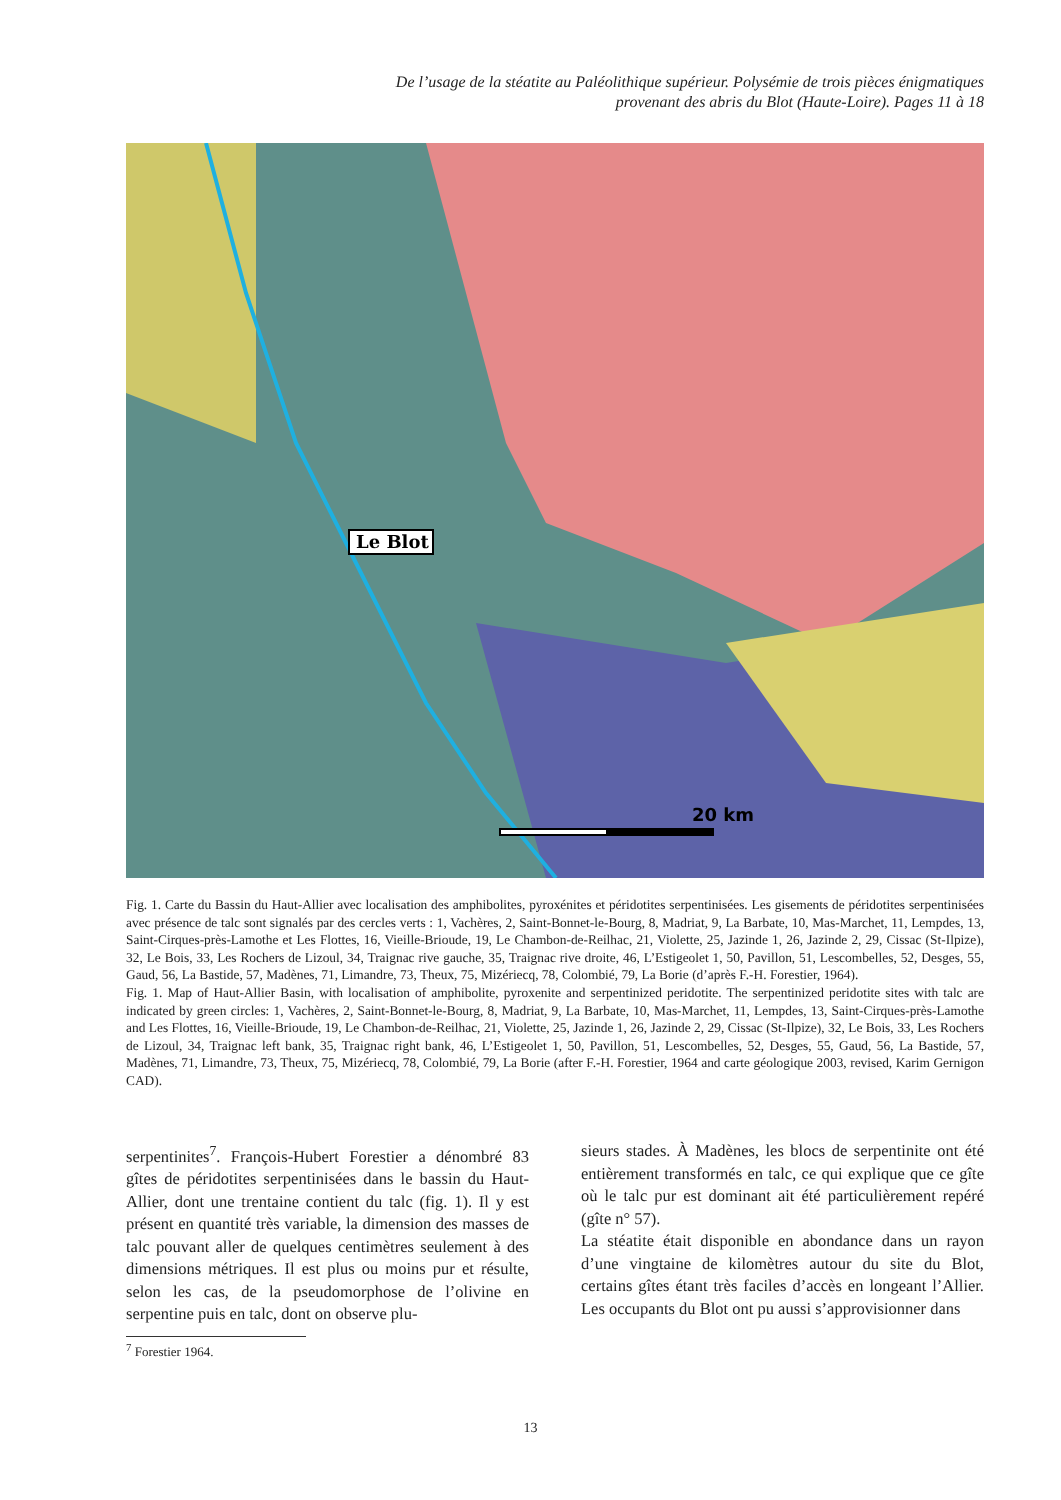De l’usage de la stéatite au Paléolithique supérieur. Polysémie de trois pièces énigmatiques
provenant des abris du Blot (Haute-Loire). Pages 11 à 18
Le Blot
20 km
Fig. 1. Carte du Bassin du Haut-Allier avec localisation des amphibolites, pyroxénites et péridotites serpentinisées. Les gisements de péridotites serpentinisées avec présence de talc sont signalés par des cercles verts : 1, Vachères, 2, Saint-Bonnet-le-Bourg, 8, Madriat, 9, La Barbate, 10, Mas-Marchet, 11, Lempdes, 13, Saint-Cirques-près-Lamothe et Les Flottes, 16, Vieille-Brioude, 19, Le Chambon-de-Reilhac, 21, Violette, 25, Jazinde 1, 26, Jazinde 2, 29, Cissac (St-Ilpize), 32, Le Bois, 33, Les Rochers de Lizoul, 34, Traignac rive gauche, 35, Traignac rive droite, 46, L’Estigeolet 1, 50, Pavillon, 51, Lescombelles, 52, Desges, 55, Gaud, 56, La Bastide, 57, Madènes, 71, Limandre, 73, Theux, 75, Mizériecq, 78, Colombié, 79, La Borie (d’après F.-H. Forestier, 1964).
Fig. 1. Map of Haut-Allier Basin, with localisation of amphibolite, pyroxenite and serpentinized peridotite. The serpentinized peridotite sites with talc are indicated by green circles: 1, Vachères, 2, Saint-Bonnet-le-Bourg, 8, Madriat, 9, La Barbate, 10, Mas-Marchet, 11, Lempdes, 13, Saint-Cirques-près-Lamothe and Les Flottes, 16, Vieille-Brioude, 19, Le Chambon-de-Reilhac, 21, Violette, 25, Jazinde 1, 26, Jazinde 2, 29, Cissac (St-Ilpize), 32, Le Bois, 33, Les Rochers de Lizoul, 34, Traignac left bank, 35, Traignac right bank, 46, L’Estigeolet 1, 50, Pavillon, 51, Lescombelles, 52, Desges, 55, Gaud, 56, La Bastide, 57, Madènes, 71, Limandre, 73, Theux, 75, Mizériecq, 78, Colombié, 79, La Borie (after F.-H. Forestier, 1964 and carte géologique 2003, revised, Karim Gernigon CAD).
serpentinites<sup>7</sup>. François-Hubert Forestier a dénombré 83 gîtes de péridotites serpentinisées dans le bassin du Haut-Allier, dont une trentaine contient du talc (fig. 1). Il y est présent en quantité très variable, la dimension des masses de talc pouvant aller de quelques centimètres seulement à des dimensions métriques. Il est plus ou moins pur et résulte, selon les cas, de la pseudomorphose de l’olivine en serpentine puis en talc, dont on observe plu-
sieurs stades. À Madènes, les blocs de serpentinite ont été entièrement transformés en talc, ce qui explique que ce gîte où le talc pur est dominant ait été particulièrement repéré (gîte n° 57).
La stéatite était disponible en abondance dans un rayon d’une vingtaine de kilomètres autour du site du Blot, certains gîtes étant très faciles d’accès en longeant l’Allier. Les occupants du Blot ont pu aussi s’approvisionner dans
<sup>7</sup> Forestier 1964.
13